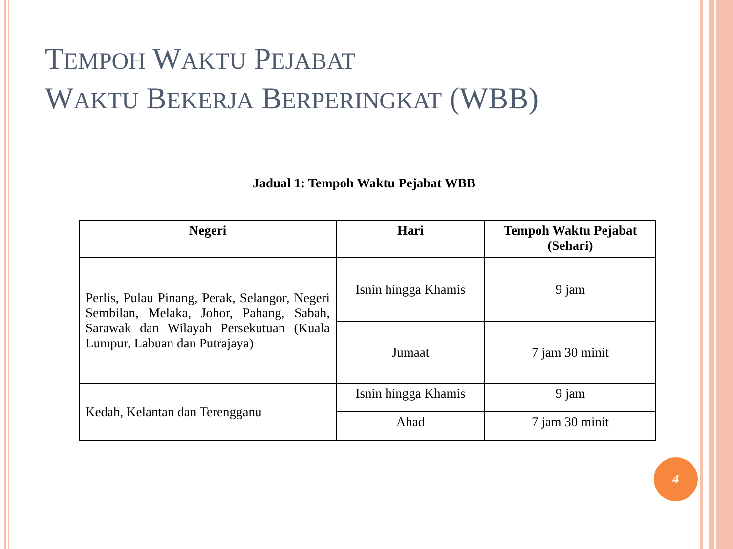TEMPOH WAKTU PEJABAT
WAKTU BEKERJA BERPERINGKAT (WBB)
Jadual 1: Tempoh Waktu Pejabat WBB
| Negeri | Hari | Tempoh Waktu Pejabat (Sehari) |
| --- | --- | --- |
| Perlis, Pulau Pinang, Perak, Selangor, Negeri Sembilan, Melaka, Johor, Pahang, Sabah, Sarawak dan Wilayah Persekutuan (Kuala Lumpur, Labuan dan Putrajaya) | Isnin hingga Khamis | 9 jam |
| | Jumaat | 7 jam 30 minit |
| Kedah, Kelantan dan Terengganu | Isnin hingga Khamis | 9 jam |
| | Ahad | 7 jam 30 minit |
4